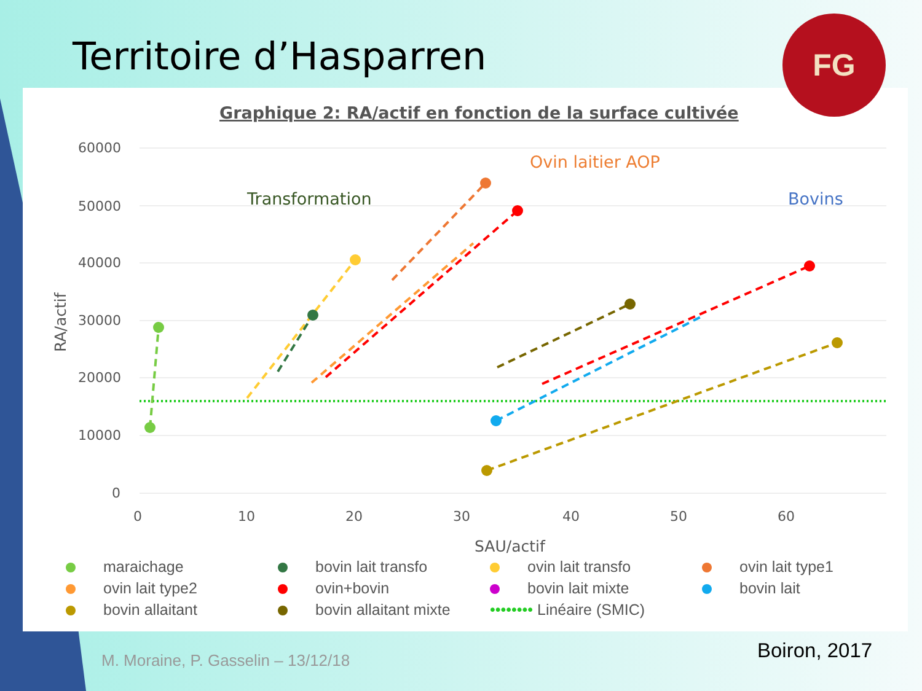Territoire d’Hasparren
Graphique 2: RA/actif en fonction de la surface cultivée
60000
50000
40000
30000
20000
10000
0
0
10
20
30
40
50
60
SAU/actif
RA/actif
Transformation
Ovin laitier AOP
Bovins
maraichage
bovin lait transfo
ovin lait transfo
ovin lait type1
ovin lait type2
ovin+bovin
bovin lait mixte
bovin lait
bovin allaitant
bovin allaitant mixte
•••••••• Linéaire (SMIC)
FG
M. Moraine, P. Gasselin – 13/12/18
Boiron, 2017